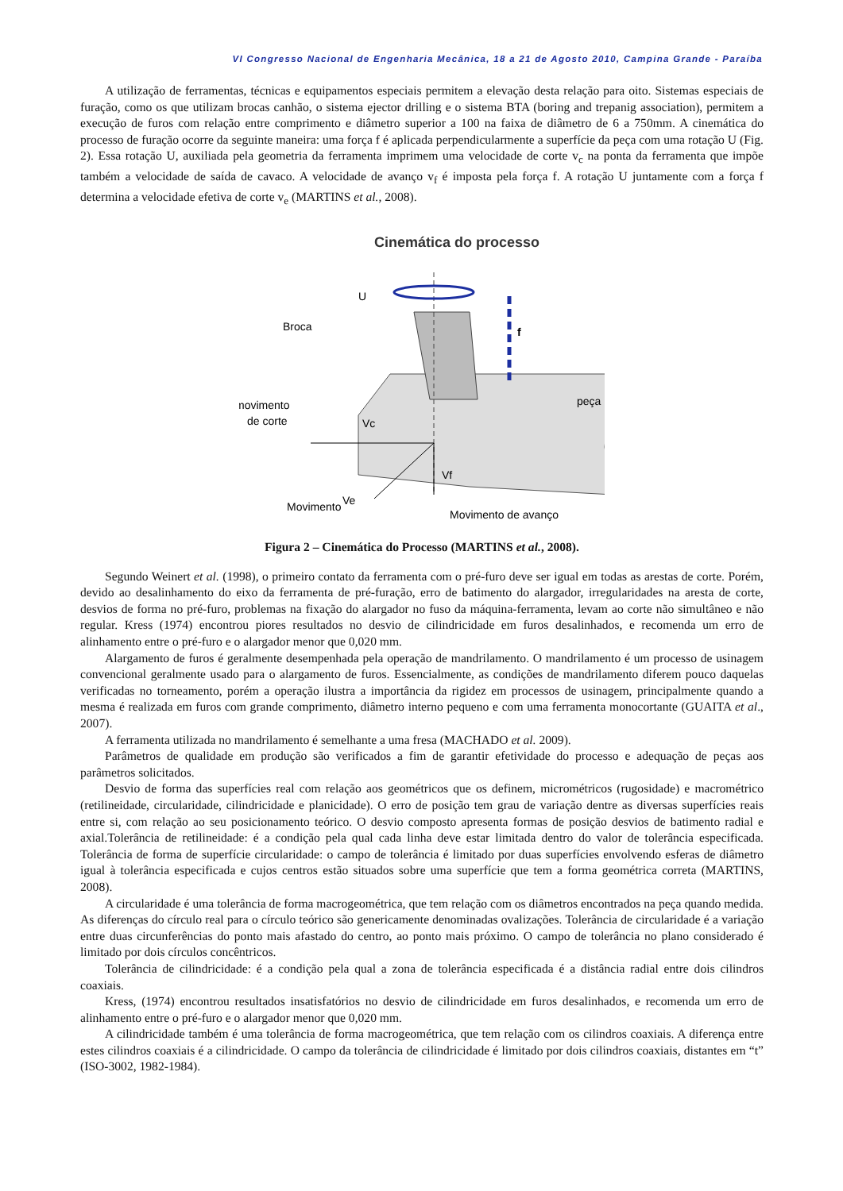VI Congresso Nacional de Engenharia Mecânica, 18 a 21 de Agosto 2010, Campina Grande - Paraíba
A utilização de ferramentas, técnicas e equipamentos especiais permitem a elevação desta relação para oito. Sistemas especiais de furação, como os que utilizam brocas canhão, o sistema ejector drilling e o sistema BTA (boring and trepanig association), permitem a execução de furos com relação entre comprimento e diâmetro superior a 100 na faixa de diâmetro de 6 a 750mm. A cinemática do processo de furação ocorre da seguinte maneira: uma força f é aplicada perpendicularmente a superfície da peça com uma rotação U (Fig. 2). Essa rotação U, auxiliada pela geometria da ferramenta imprimem uma velocidade de corte v<sub>c</sub> na ponta da ferramenta que impõe também a velocidade de saída de cavaco. A velocidade de avanço v<sub>f</sub> é imposta pela força f. A rotação U juntamente com a força f determina a velocidade efetiva de corte v<sub>e</sub> (MARTINS et al., 2008).
Cinemática do processo
U
f
Broca
peça
movimento
de corte
Movimento
Ve
Vc
Vf
Movimento de avanço
Figura 2 – Cinemática do Processo (MARTINS et al., 2008).
Segundo Weinert et al. (1998), o primeiro contato da ferramenta com o pré-furo deve ser igual em todas as arestas de corte. Porém, devido ao desalinhamento do eixo da ferramenta de pré-furação, erro de batimento do alargador, irregularidades na aresta de corte, desvios de forma no pré-furo, problemas na fixação do alargador no fuso da máquina-ferramenta, levam ao corte não simultâneo e não regular. Kress (1974) encontrou piores resultados no desvio de cilindricidade em furos desalinhados, e recomenda um erro de alinhamento entre o pré-furo e o alargador menor que 0,020 mm.
Alargamento de furos é geralmente desempenhada pela operação de mandrilamento. O mandrilamento é um processo de usinagem convencional geralmente usado para o alargamento de furos. Essencialmente, as condições de mandrilamento diferem pouco daquelas verificadas no torneamento, porém a operação ilustra a importância da rigidez em processos de usinagem, principalmente quando a mesma é realizada em furos com grande comprimento, diâmetro interno pequeno e com uma ferramenta monocortante (GUAITA et al., 2007).
A ferramenta utilizada no mandrilamento é semelhante a uma fresa (MACHADO et al. 2009).
Parâmetros de qualidade em produção são verificados a fim de garantir efetividade do processo e adequação de peças aos parâmetros solicitados.
Desvio de forma das superfícies real com relação aos geométricos que os definem, micrométricos (rugosidade) e macrométrico (retilineidade, circularidade, cilindricidade e planicidade). O erro de posição tem grau de variação dentre as diversas superfícies reais entre si, com relação ao seu posicionamento teórico. O desvio composto apresenta formas de posição desvios de batimento radial e axial.Tolerância de retilineidade: é a condição pela qual cada linha deve estar limitada dentro do valor de tolerância especificada. Tolerância de forma de superfície circularidade: o campo de tolerância é limitado por duas superfícies envolvendo esferas de diâmetro igual à tolerância especificada e cujos centros estão situados sobre uma superfície que tem a forma geométrica correta (MARTINS, 2008).
A circularidade é uma tolerância de forma macrogeométrica, que tem relação com os diâmetros encontrados na peça quando medida. As diferenças do círculo real para o círculo teórico são genericamente denominadas ovalizações. Tolerância de circularidade é a variação entre duas circunferências do ponto mais afastado do centro, ao ponto mais próximo. O campo de tolerância no plano considerado é limitado por dois círculos concêntricos.
Tolerância de cilindricidade: é a condição pela qual a zona de tolerância especificada é a distância radial entre dois cilindros coaxiais.
Kress, (1974) encontrou resultados insatisfatórios no desvio de cilindricidade em furos desalinhados, e recomenda um erro de alinhamento entre o pré-furo e o alargador menor que 0,020 mm.
A cilindricidade também é uma tolerância de forma macrogeométrica, que tem relação com os cilindros coaxiais. A diferença entre estes cilindros coaxiais é a cilindricidade. O campo da tolerância de cilindricidade é limitado por dois cilindros coaxiais, distantes em “t” (ISO-3002, 1982-1984).